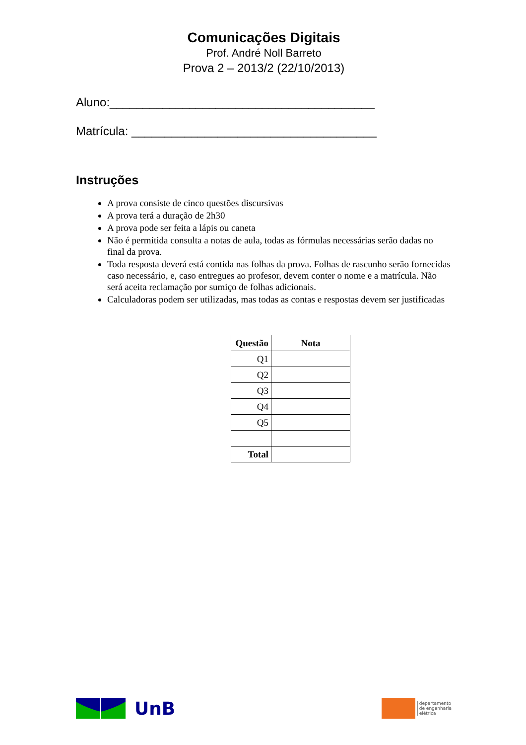Comunicações Digitais
Prof. André Noll Barreto
Prova 2 – 2013/2 (22/10/2013)
Aluno:________________________________________
Matrícula: _____________________________________
Instruções
A prova consiste de cinco questões discursivas
A prova terá a duração de 2h30
A prova pode ser feita a lápis ou caneta
Não é permitida consulta a notas de aula, todas as fórmulas necessárias serão dadas no final da prova.
Toda resposta deverá está contida nas folhas da prova. Folhas de rascunho serão fornecidas caso necessário, e, caso entregues ao profesor, devem conter o nome e a matrícula. Não será aceita reclamação por sumiço de folhas adicionais.
Calculadoras podem ser utilizadas, mas todas as contas e respostas devem ser justificadas
| Questão | Nota |
| --- | --- |
| Q1 | |
| Q2 | |
| Q3 | |
| Q4 | |
| Q5 | |
| Total | |
UnB
departamento
de engenharia
elétrica